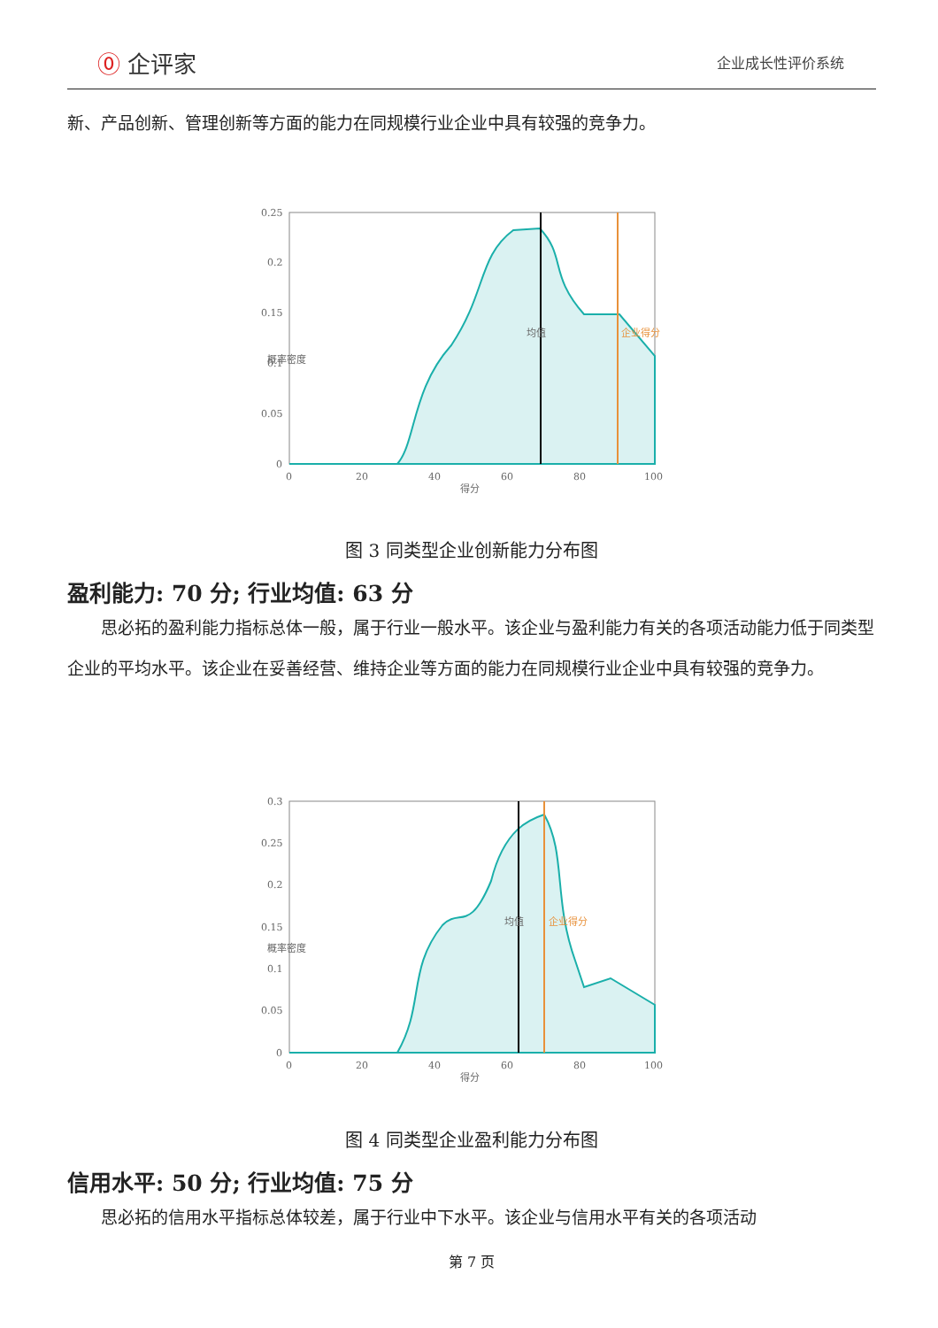⓪ 企评家 企业成长性评价系统
新、产品创新、管理创新等方面的能力在同规模行业企业中具有较强的竞争力。
0.25
0.2
0.15
0.1
0.05
0
0
20
40
60
80
100
得分
概率密度
均值
企业得分
图 3 同类型企业创新能力分布图
盈利能力: 70 分; 行业均值: 63 分
　　思必拓的盈利能力指标总体一般，属于行业一般水平。该企业与盈利能力有关的各项活动能力低于同类型企业的平均水平。该企业在妥善经营、维持企业等方面的能力在同规模行业企业中具有较强的竞争力。
0.3
0.25
0.2
0.15
0.1
0.05
0
0
20
40
60
80
100
得分
概率密度
均值
企业得分
图 4 同类型企业盈利能力分布图
信用水平: 50 分; 行业均值: 75 分
　　思必拓的信用水平指标总体较差，属于行业中下水平。该企业与信用水平有关的各项活动
第 7 页